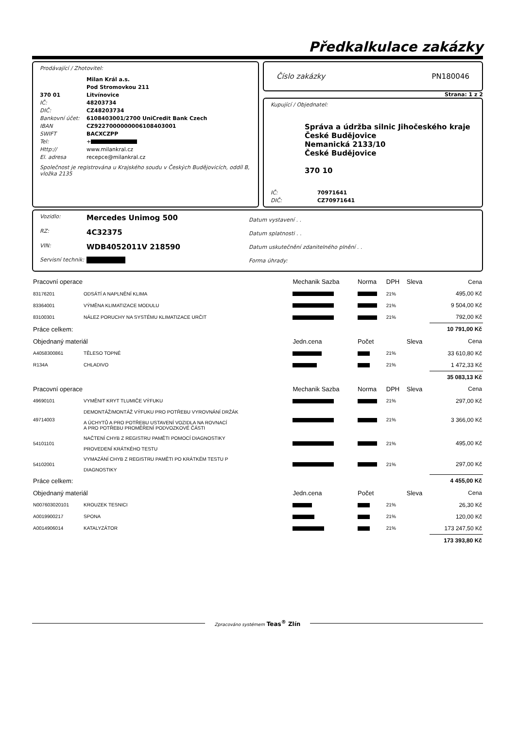Předkalkulace zakázky
Prodávající / Zhotovitel:
Milan Král a.s. Pod Stromovkou 211 370 01 Litvínovice IČ: 48203734 DIČ: CZ48203734 Bankovní účet: 6108403001/2700 UniCredit Bank Czech IBAN CZ9227000000006108403001 SWIFT BACXCZPP Tel: + Http:// www.milankral.cz El. adresa recepce@milankral.cz
Společnost je registrována u Krajského soudu v Českých Budějovicích, oddíl B, vložka 2135
Číslo zakázky PN180046
Strana: 1 z 2
Kupující / Objednatel:
Správa a údržba silnic Jihočeského kraje
České Budějovice
Nemanická 2133/10
České Budějovice
370 10
IČ: 70971641 DIČ: CZ70971641
Vozidlo: Mercedes Unimog 500 RZ: 4C32375 VIN: WDB4052011V 218590 Servisní technik:
Datum vystavení . .
Datum splatnosti . .
Datum uskutečnění zdanitelného plnění . .
Forma úhrady:
| Pracovní operace | | Mechanik Sazba | Norma | DPH | Sleva | Cena |
| --- | --- | --- | --- | --- | --- | --- |
| 83176201 | ODSÁTÍ A NAPLNĚNÍ KLIMA | | | 21% | | 495,00 Kč |
| 83364001 | VÝMĚNA KLIMATIZACE MODULU | | | 21% | | 9 504,00 Kč |
| 83100301 | NÁLEZ PORUCHY NA SYSTÉMU KLIMATIZACE URČIT | | | 21% | | 792,00 Kč |
| Práce celkem: | | | | | | 10 791,00 Kč |
| Objednaný materiál | | Jedn.cena | Počet | | Sleva | Cena |
| A4058300861 | TĚLESO TOPNÉ | | | 21% | | 33 610,80 Kč |
| R134A | CHLADIVO | | | 21% | | 1 472,33 Kč |
| | | | | | | 35 083,13 Kč |
| Pracovní operace | | Mechanik Sazba | Norma | DPH | Sleva | Cena |
| 49690101 | VYMĚNIT KRYT TLUMIČE VÝFUKU | | | 21% | | 297,00 Kč |
| 49714003 | DEMONTÁŽ/MONTÁŽ VÝFUKU PRO POTŘEBU VYROVNÁNÍ DRŽÁK A ÚCHYTŮ A PRO POTŘEBU USTAVENÍ VOZIDLA NA ROVNACÍ A PRO POTŘEBU PROMĚŘENÍ PODVOZKOVÉ ČÁSTI | | | 21% | | 3 366,00 Kč |
| 54101101 | NAČTENÍ CHYB Z REGISTRU PAMĚTI POMOCÍ DIAGNOSTIKY PROVEDENÍ KRÁTKÉHO TESTU | | | 21% | | 495,00 Kč |
| 54102001 | VYMAZÁNÍ CHYB Z REGISTRU PAMĚTI PO KRÁTKÉM TESTU P DIAGNOSTIKY | | | 21% | | 297,00 Kč |
| Práce celkem: | | | | | | 4 455,00 Kč |
| Objednaný materiál | | Jedn.cena | Počet | | Sleva | Cena |
| N007603020101 | KROUZEK TESNICI | | | 21% | | 26,30 Kč |
| A0019900217 | SPONA | | | 21% | | 120,00 Kč |
| A0014906014 | KATALYZÁTOR | | | 21% | | 173 247,50 Kč |
| | | | | | | 173 393,80 Kč |
Zpracováno systémem Teas<sup>®</sup> Zlín